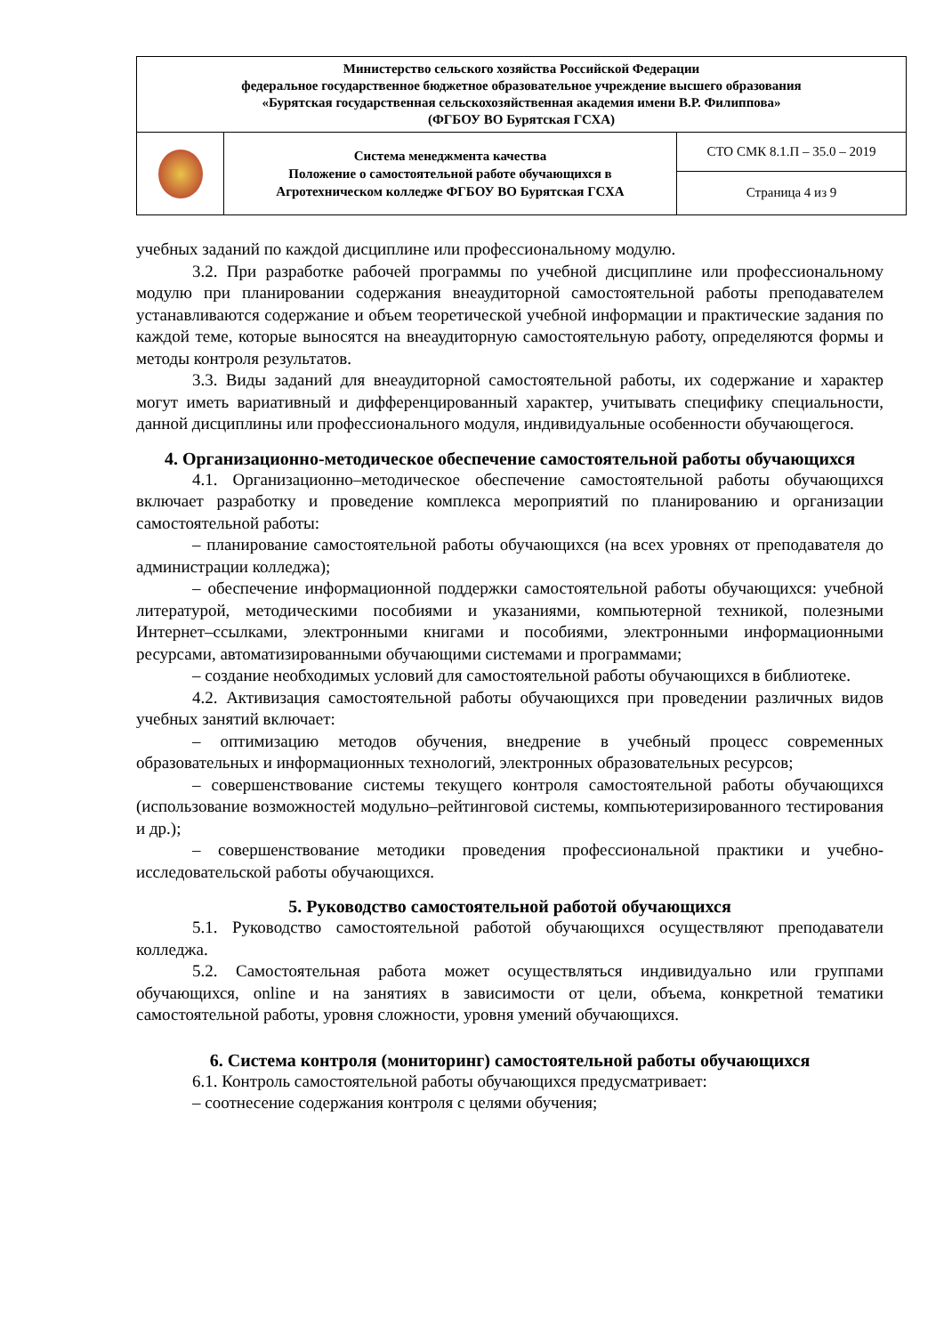| Министерство сельского хозяйства Российской Федерации федеральное государственное бюджетное образовательное учреждение высшего образования «Бурятская государственная сельскохозяйственная академия имени В.Р. Филиппова» (ФГБОУ ВО Бурятская ГСХА) | | |
| | Система менеджмента качества Положение о самостоятельной работе обучающихся в Агротехническом колледже ФГБОУ ВО Бурятская ГСХА | СТО СМК 8.1.П – 35.0 – 2019 |
| | | Страница 4 из 9 |
учебных заданий по каждой дисциплине или профессиональному модулю.
3.2. При разработке рабочей программы по учебной дисциплине или профессиональному модулю при планировании содержания внеаудиторной самостоятельной работы преподавателем устанавливаются содержание и объем теоретической учебной информации и практические задания по каждой теме, которые выносятся на внеаудиторную самостоятельную работу, определяются формы и методы контроля результатов.
3.3. Виды заданий для внеаудиторной самостоятельной работы, их содержание и характер могут иметь вариативный и дифференцированный характер, учитывать специфику специальности, данной дисциплины или профессионального модуля, индивидуальные особенности обучающегося.
4. Организационно-методическое обеспечение самостоятельной работы обучающихся
4.1. Организационно–методическое обеспечение самостоятельной работы обучающихся включает разработку и проведение комплекса мероприятий по планированию и организации самостоятельной работы:
– планирование самостоятельной работы обучающихся (на всех уровнях от преподавателя до администрации колледжа);
– обеспечение информационной поддержки самостоятельной работы обучающихся: учебной литературой, методическими пособиями и указаниями, компьютерной техникой, полезными Интернет–ссылками, электронными книгами и пособиями, электронными информационными ресурсами, автоматизированными обучающими системами и программами;
– создание необходимых условий для самостоятельной работы обучающихся в библиотеке.
4.2. Активизация самостоятельной работы обучающихся при проведении различных видов учебных занятий включает:
– оптимизацию методов обучения, внедрение в учебный процесс современных образовательных и информационных технологий, электронных образовательных ресурсов;
– совершенствование системы текущего контроля самостоятельной работы обучающихся (использование возможностей модульно–рейтинговой системы, компьютеризированного тестирования и др.);
– совершенствование методики проведения профессиональной практики и учебно-исследовательской работы обучающихся.
5. Руководство самостоятельной работой обучающихся
5.1. Руководство самостоятельной работой обучающихся осуществляют преподаватели колледжа.
5.2. Самостоятельная работа может осуществляться индивидуально или группами обучающихся, online и на занятиях в зависимости от цели, объема, конкретной тематики самостоятельной работы, уровня сложности, уровня умений обучающихся.
6. Система контроля (мониторинг) самостоятельной работы обучающихся
6.1. Контроль самостоятельной работы обучающихся предусматривает:
– соотнесение содержания контроля с целями обучения;